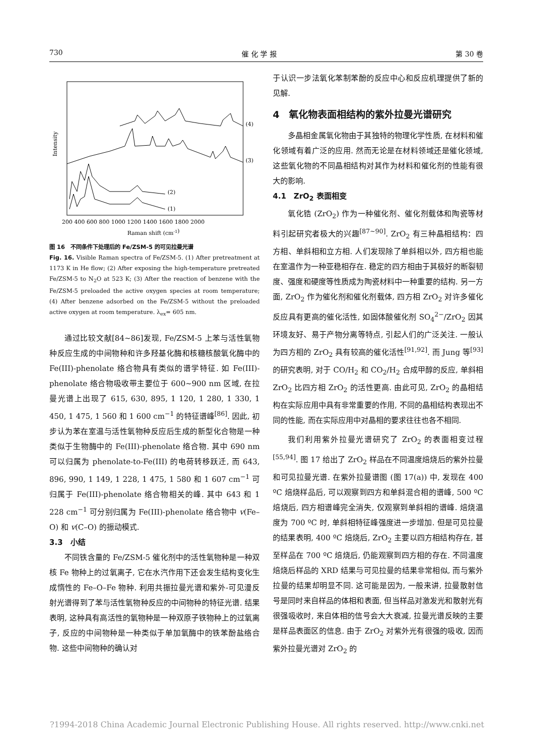730 催 化 学 报 第 30 卷
Intensity
(4)
(3)
(2)
(1)
200 400 600 800 1000 1200 1400 1600 1800 2000
Raman shift (cm-1)
图 16　不同条件下处理后的 Fe/ZSM-5 的可见拉曼光谱
Fig. 16. Visible Raman spectra of Fe/ZSM-5. (1) After pretreatment at 1173 K in He flow; (2) After exposing the high-temperature pretreated Fe/ZSM-5 to N<sub>2</sub>O at 523 K; (3) After the reaction of benzene with the Fe/ZSM-5 preloaded the active oxygen species at room temperature; (4) After benzene adsorbed on the Fe/ZSM-5 without the preloaded active oxygen at room temperature. λ<sub>ex</sub>= 605 nm.
通过比较文献[84~86]发现, Fe/ZSM-5 上苯与活性氧物种反应生成的中间物种和许多羟基化酶和核糖核酸氧化酶中的 Fe(III)-phenolate 络合物具有类似的谱学特征. 如 Fe(III)-phenolate 络合物吸收带主要位于 600~900 nm 区域, 在拉曼光谱上出现了 615, 630, 895, 1 120, 1 280, 1 330, 1 450, 1 475, 1 560 和 1 600 cm<sup>−1</sup> 的特征谱峰<sup>[86]</sup>. 因此, 初步认为苯在室温与活性氧物种反应后生成的新型化合物是一种类似于生物酶中的 Fe(III)-phenolate 络合物. 其中 690 nm 可以归属为 phenolate-to-Fe(III) 的电荷转移跃迁, 而 643, 896, 990, 1 149, 1 228, 1 475, 1 580 和 1 607 cm<sup>−1</sup> 可归属于 Fe(III)-phenolate 络合物相关的峰. 其中 643 和 1 228 cm<sup>−1</sup> 可分别归属为 Fe(III)-phenolate 络合物中 v(Fe–O) 和 v(C–O) 的振动模式.
3.3　小结
不同铁含量的 Fe/ZSM-5 催化剂中的活性氧物种是一种双核 Fe 物种上的过氧离子, 它在水汽作用下还会发生结构变化生成惰性的 Fe–O–Fe 物种. 利用共振拉曼光谱和紫外-可见漫反射光谱得到了苯与活性氧物种反应的中间物种的特征光谱. 结果表明, 这种具有高活性的氧物种是一种双原子铁物种上的过氧离子, 反应的中间物种是一种类似于单加氧酶中的铁苯酚盐络合物. 这些中间物种的确认对
于认识一步法氧化苯制苯酚的反应中心和反应机理提供了新的见解.
4　氧化物表面相结构的紫外拉曼光谱研究
多晶相金属氧化物由于其独特的物理化学性质, 在材料和催化领域有着广泛的应用. 然而无论是在材料领域还是催化领域, 这些氧化物的不同晶相结构对其作为材料和催化剂的性能有很大的影响.
4.1　ZrO<sub>2</sub> 表面相变
氧化锆 (ZrO<sub>2</sub>) 作为一种催化剂、催化剂载体和陶瓷等材料引起研究者极大的兴趣<sup>[87~90]</sup>. ZrO<sub>2</sub> 有三种晶相结构：四方相、单斜相和立方相. 人们发现除了单斜相以外, 四方相也能在室温作为一种亚稳相存在. 稳定的四方相由于其极好的断裂韧度、强度和硬度等性质成为陶瓷材料中一种重要的结构. 另一方面, ZrO<sub>2</sub> 作为催化剂和催化剂载体, 四方相 ZrO<sub>2</sub> 对许多催化反应具有更高的催化活性, 如固体酸催化剂 SO<sub>4</sub><sup>2−</sup>/ZrO<sub>2</sub> 因其环境友好、易于产物分离等特点, 引起人们的广泛关注. 一般认为四方相的 ZrO<sub>2</sub> 具有较高的催化活性<sup>[91,92]</sup>. 而 Jung 等<sup>[93]</sup>的研究表明, 对于 CO/H<sub>2</sub> 和 CO<sub>2</sub>/H<sub>2</sub> 合成甲醇的反应, 单斜相 ZrO<sub>2</sub> 比四方相 ZrO<sub>2</sub> 的活性更高. 由此可见, ZrO<sub>2</sub> 的晶相结构在实际应用中具有非常重要的作用, 不同的晶相结构表现出不同的性能, 而在实际应用中对晶相的要求往往也各不相同.
我们利用紫外拉曼光谱研究了 ZrO<sub>2</sub> 的表面相变过程<sup>[55,94]</sup>. 图 17 给出了 ZrO<sub>2</sub> 样品在不同温度焙烧后的紫外拉曼和可见拉曼光谱. 在紫外拉曼谱图 (图 17(a)) 中, 发现在 400 ºC 焙烧样品后, 可以观察到四方和单斜混合相的谱峰, 500 ºC 焙烧后, 四方相谱峰完全消失, 仅观察到单斜相的谱峰. 焙烧温度为 700 ºC 时, 单斜相特征峰强度进一步增加. 但是可见拉曼的结果表明, 400 ºC 焙烧后, ZrO<sub>2</sub> 主要以四方相结构存在, 甚至样品在 700 ºC 焙烧后, 仍能观察到四方相的存在. 不同温度焙烧后样品的 XRD 结果与可见拉曼的结果非常相似, 而与紫外拉曼的结果却明显不同. 这可能是因为, 一般来讲, 拉曼散射信号是同时来自样品的体相和表面, 但当样品对激发光和散射光有很强吸收时, 来自体相的信号会大大衰减, 拉曼光谱反映的主要是样品表面区的信息. 由于 ZrO<sub>2</sub> 对紫外光有很强的吸收, 因而紫外拉曼光谱对 ZrO<sub>2</sub> 的
?1994-2018 China Academic Journal Electronic Publishing House. All rights reserved. http://www.cnki.net